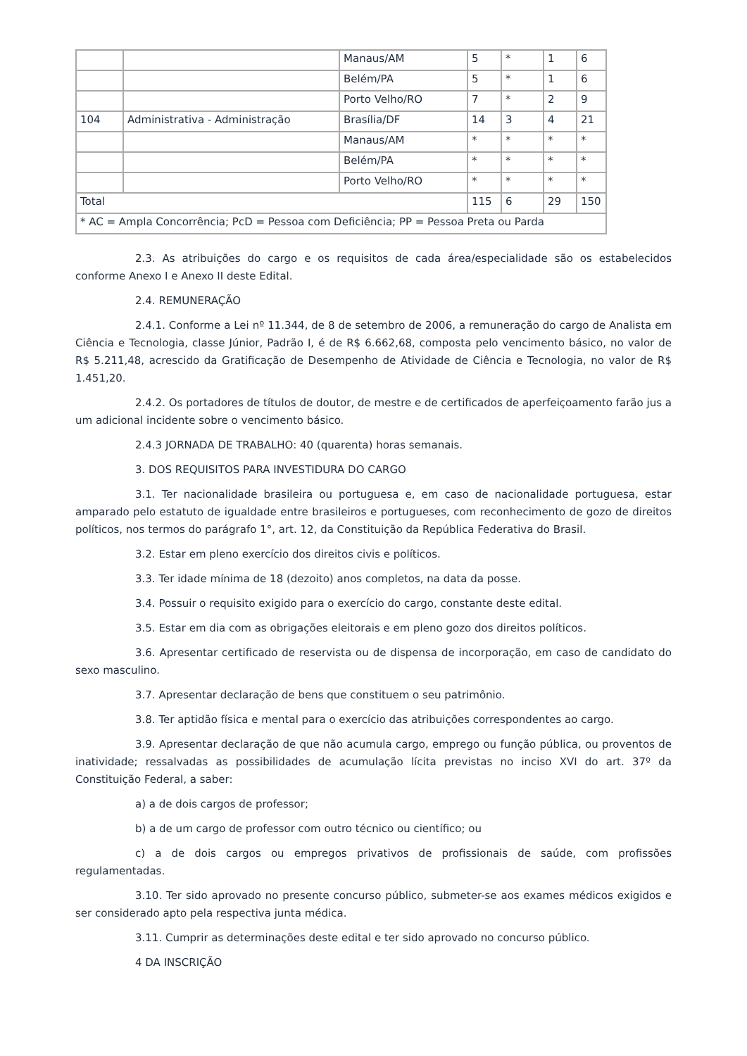| | | Manaus/AM | 5 | * | 1 | 6 |
| | | Belém/PA | 5 | * | 1 | 6 |
| | | Porto Velho/RO | 7 | * | 2 | 9 |
| 104 | Administrativa - Administração | Brasília/DF | 14 | 3 | 4 | 21 |
| | | Manaus/AM | * | * | * | * |
| | | Belém/PA | * | * | * | * |
| | | Porto Velho/RO | * | * | * | * |
| Total | | | 115 | 6 | 29 | 150 |
| * AC = Ampla Concorrência; PcD = Pessoa com Deficiência; PP = Pessoa Preta ou Parda | | | | | | |
2.3. As atribuições do cargo e os requisitos de cada área/especialidade são os estabelecidos conforme Anexo I e Anexo II deste Edital.
2.4. REMUNERAÇÃO
2.4.1. Conforme a Lei nº 11.344, de 8 de setembro de 2006, a remuneração do cargo de Analista em Ciência e Tecnologia, classe Júnior, Padrão I, é de R$ 6.662,68, composta pelo vencimento básico, no valor de R$ 5.211,48, acrescido da Gratificação de Desempenho de Atividade de Ciência e Tecnologia, no valor de R$ 1.451,20.
2.4.2. Os portadores de títulos de doutor, de mestre e de certificados de aperfeiçoamento farão jus a um adicional incidente sobre o vencimento básico.
2.4.3 JORNADA DE TRABALHO: 40 (quarenta) horas semanais.
3. DOS REQUISITOS PARA INVESTIDURA DO CARGO
3.1. Ter nacionalidade brasileira ou portuguesa e, em caso de nacionalidade portuguesa, estar amparado pelo estatuto de igualdade entre brasileiros e portugueses, com reconhecimento de gozo de direitos políticos, nos termos do parágrafo 1°, art. 12, da Constituição da República Federativa do Brasil.
3.2. Estar em pleno exercício dos direitos civis e políticos.
3.3. Ter idade mínima de 18 (dezoito) anos completos, na data da posse.
3.4. Possuir o requisito exigido para o exercício do cargo, constante deste edital.
3.5. Estar em dia com as obrigações eleitorais e em pleno gozo dos direitos políticos.
3.6. Apresentar certificado de reservista ou de dispensa de incorporação, em caso de candidato do sexo masculino.
3.7. Apresentar declaração de bens que constituem o seu patrimônio.
3.8. Ter aptidão física e mental para o exercício das atribuições correspondentes ao cargo.
3.9. Apresentar declaração de que não acumula cargo, emprego ou função pública, ou proventos de inatividade; ressalvadas as possibilidades de acumulação lícita previstas no inciso XVI do art. 37º da Constituição Federal, a saber:
a) a de dois cargos de professor;
b) a de um cargo de professor com outro técnico ou científico; ou
c) a de dois cargos ou empregos privativos de profissionais de saúde, com profissões regulamentadas.
3.10. Ter sido aprovado no presente concurso público, submeter-se aos exames médicos exigidos e ser considerado apto pela respectiva junta médica.
3.11. Cumprir as determinações deste edital e ter sido aprovado no concurso público.
4 DA INSCRIÇÃO